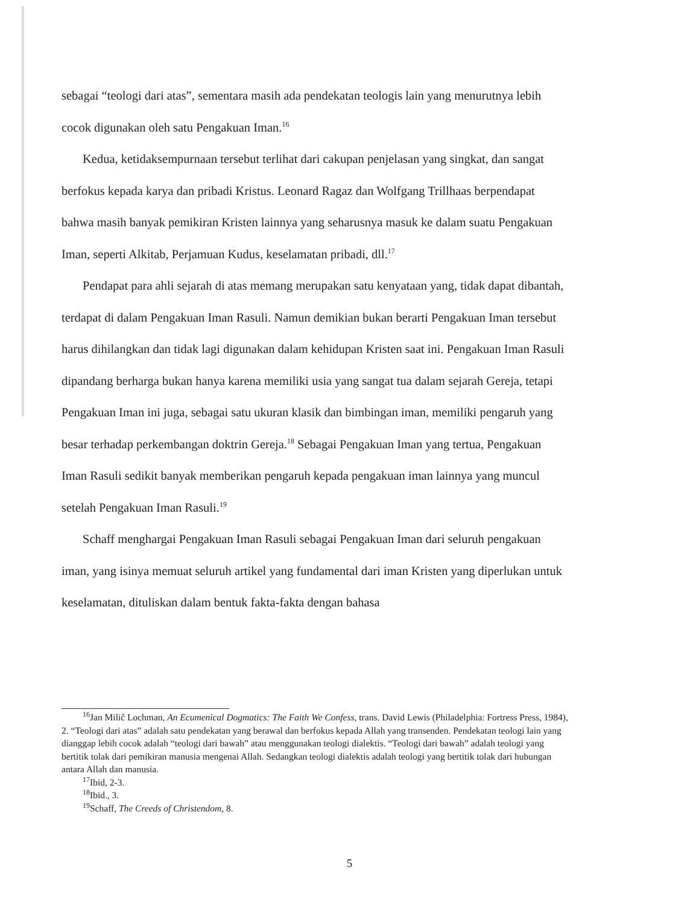sebagai “teologi dari atas”, sementara masih ada pendekatan teologis lain yang menurutnya lebih cocok digunakan oleh satu Pengakuan Iman.<sup>16</sup>
Kedua, ketidaksempurnaan tersebut terlihat dari cakupan penjelasan yang singkat, dan sangat berfokus kepada karya dan pribadi Kristus. Leonard Ragaz dan Wolfgang Trillhaas berpendapat bahwa masih banyak pemikiran Kristen lainnya yang seharusnya masuk ke dalam suatu Pengakuan Iman, seperti Alkitab, Perjamuan Kudus, keselamatan pribadi, dll.<sup>17</sup>
Pendapat para ahli sejarah di atas memang merupakan satu kenyataan yang, tidak dapat dibantah, terdapat di dalam Pengakuan Iman Rasuli. Namun demikian bukan berarti Pengakuan Iman tersebut harus dihilangkan dan tidak lagi digunakan dalam kehidupan Kristen saat ini. Pengakuan Iman Rasuli dipandang berharga bukan hanya karena memiliki usia yang sangat tua dalam sejarah Gereja, tetapi Pengakuan Iman ini juga, sebagai satu ukuran klasik dan bimbingan iman, memiliki pengaruh yang besar terhadap perkembangan doktrin Gereja.<sup>18</sup> Sebagai Pengakuan Iman yang tertua, Pengakuan Iman Rasuli sedikit banyak memberikan pengaruh kepada pengakuan iman lainnya yang muncul setelah Pengakuan Iman Rasuli.<sup>19</sup>
Schaff menghargai Pengakuan Iman Rasuli sebagai Pengakuan Iman dari seluruh pengakuan iman, yang isinya memuat seluruh artikel yang fundamental dari iman Kristen yang diperlukan untuk keselamatan, dituliskan dalam bentuk fakta-fakta dengan bahasa
<sup>16</sup> Jan Milič Lochman, An Ecumenical Dogmatics: The Faith We Confess, trans. David Lewis (Philadelphia: Fortress Press, 1984), 2. “Teologi dari atas” adalah satu pendekatan yang berawal dan berfokus kepada Allah yang transenden. Pendekatan teologi lain yang dianggap lebih cocok adalah “teologi dari bawah” atau menggunakan teologi dialektis. “Teologi dari bawah” adalah teologi yang bertitik tolak dari pemikiran manusia mengenai Allah. Sedangkan teologi dialektis adalah teologi yang bertitik tolak dari hubungan antara Allah dan manusia.
<sup>17</sup> Ibid, 2-3.
<sup>18</sup> Ibid., 3.
<sup>19</sup> Schaff, The Creeds of Christendom, 8.
5